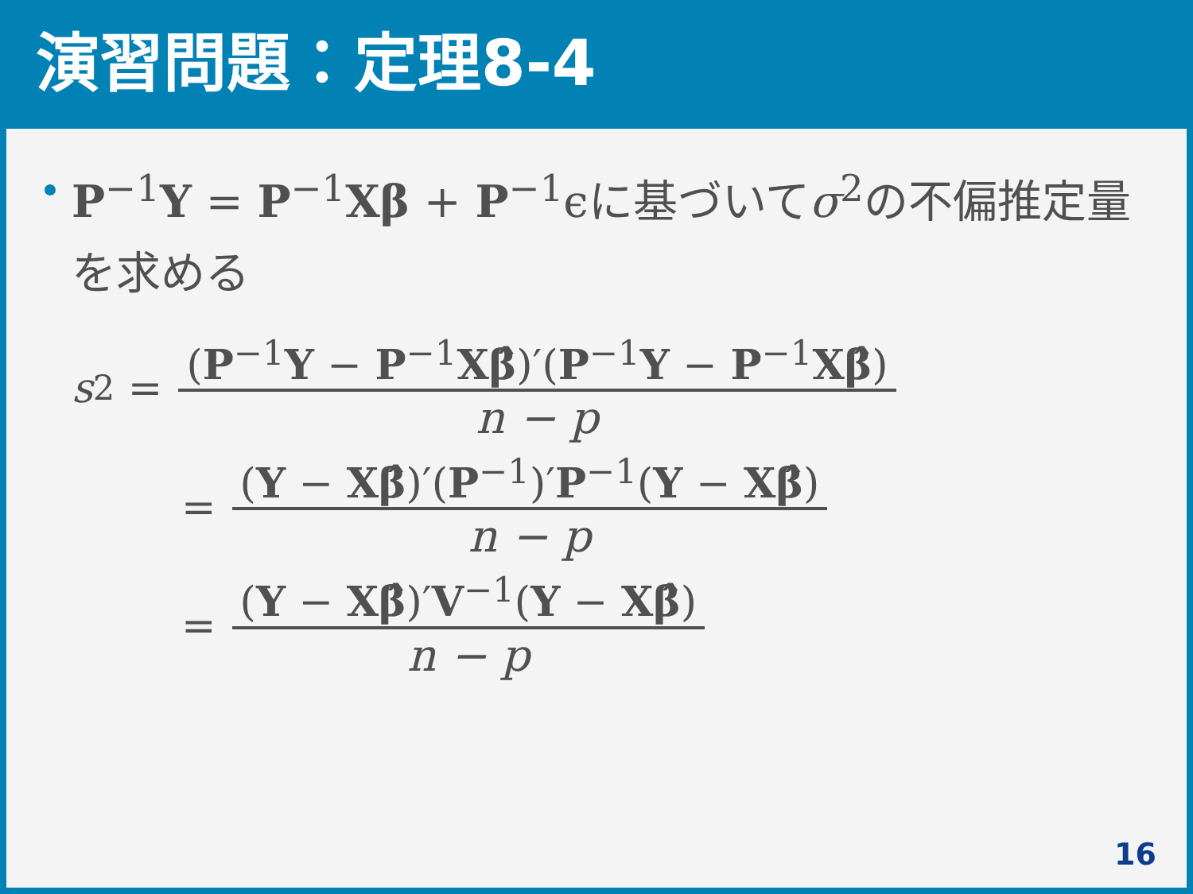演習問題：定理8-4
P<sup>−1</sup>Y = P<sup>−1</sup>Xβ + P<sup>−1</sup>ϵに基づいてσ<sup>2</sup>の不偏推定量を求める
s<sup>2</sup> =
(P<sup>−1</sup>Y − P<sup>−1</sup>Xβ̂)′(P<sup>−1</sup>Y − P<sup>−1</sup>Xβ̂)
n − p
=
(Y − Xβ̂)′(P<sup>−1</sup>)′P<sup>−1</sup>(Y − Xβ̂)
n − p
=
(Y − Xβ̂)′V<sup>−1</sup>(Y − Xβ̂)
n − p
16